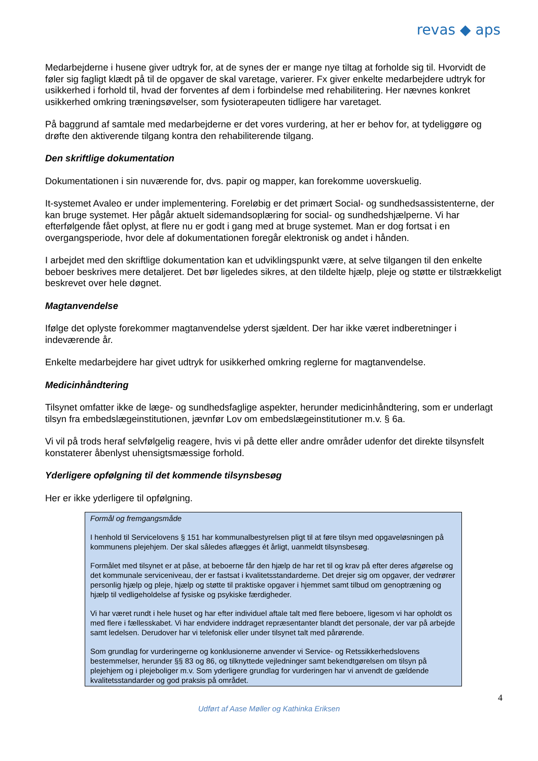revas ◆ aps
Medarbejderne i husene giver udtryk for, at de synes der er mange nye tiltag at forholde sig til. Hvorvidt de føler sig fagligt klædt på til de opgaver de skal varetage, varierer. Fx giver enkelte medarbejdere udtryk for usikkerhed i forhold til, hvad der forventes af dem i forbindelse med rehabilitering. Her nævnes konkret usikkerhed omkring træningsøvelser, som fysioterapeuten tidligere har varetaget.
På baggrund af samtale med medarbejderne er det vores vurdering, at her er behov for, at tydeliggøre og drøfte den aktiverende tilgang kontra den rehabiliterende tilgang.
Den skriftlige dokumentation
Dokumentationen i sin nuværende for, dvs. papir og mapper, kan forekomme uoverskuelig.
It-systemet Avaleo er under implementering. Foreløbig er det primært Social- og sundhedsassistenterne, der kan bruge systemet. Her pågår aktuelt sidemandsoplæring for social- og sundhedshjælperne. Vi har efterfølgende fået oplyst, at flere nu er godt i gang med at bruge systemet. Man er dog fortsat i en overgangsperiode, hvor dele af dokumentationen foregår elektronisk og andet i hånden.
I arbejdet med den skriftlige dokumentation kan et udviklingspunkt være, at selve tilgangen til den enkelte beboer beskrives mere detaljeret. Det bør ligeledes sikres, at den tildelte hjælp, pleje og støtte er tilstrækkeligt beskrevet over hele døgnet.
Magtanvendelse
Ifølge det oplyste forekommer magtanvendelse yderst sjældent. Der har ikke været indberetninger i indeværende år.
Enkelte medarbejdere har givet udtryk for usikkerhed omkring reglerne for magtanvendelse.
Medicinhåndtering
Tilsynet omfatter ikke de læge- og sundhedsfaglige aspekter, herunder medicinhåndtering, som er underlagt tilsyn fra embedslægeinstitutionen, jævnfør Lov om embedslægeinstitutioner m.v. § 6a.
Vi vil på trods heraf selvfølgelig reagere, hvis vi på dette eller andre områder udenfor det direkte tilsynsfelt konstaterer åbenlyst uhensigtsmæssige forhold.
Yderligere opfølgning til det kommende tilsynsbesøg
Her er ikke yderligere til opfølgning.
Formål og fremgangsmåde
I henhold til Servicelovens § 151 har kommunalbestyrelsen pligt til at føre tilsyn med opgaveløsningen på kommunens plejehjem. Der skal således aflægges ét årligt, uanmeldt tilsynsbesøg.
Formålet med tilsynet er at påse, at beboerne får den hjælp de har ret til og krav på efter deres afgørelse og det kommunale serviceniveau, der er fastsat i kvalitetsstandarderne. Det drejer sig om opgaver, der vedrører personlig hjælp og pleje, hjælp og støtte til praktiske opgaver i hjemmet samt tilbud om genoptræning og hjælp til vedligeholdelse af fysiske og psykiske færdigheder.
Vi har været rundt i hele huset og har efter individuel aftale talt med flere beboere, ligesom vi har opholdt os med flere i fællesskabet. Vi har endvidere inddraget repræsentanter blandt det personale, der var på arbejde samt ledelsen. Derudover har vi telefonisk eller under tilsynet talt med pårørende.
Som grundlag for vurderingerne og konklusionerne anvender vi Service- og Retssikkerhedslovens bestemmelser, herunder §§ 83 og 86, og tilknyttede vejledninger samt bekendtgørelsen om tilsyn på plejehjem og i plejeboliger m.v. Som yderligere grundlag for vurderingen har vi anvendt de gældende kvalitetsstandarder og god praksis på området.
4
Udført af Aase Møller og Kathinka Eriksen